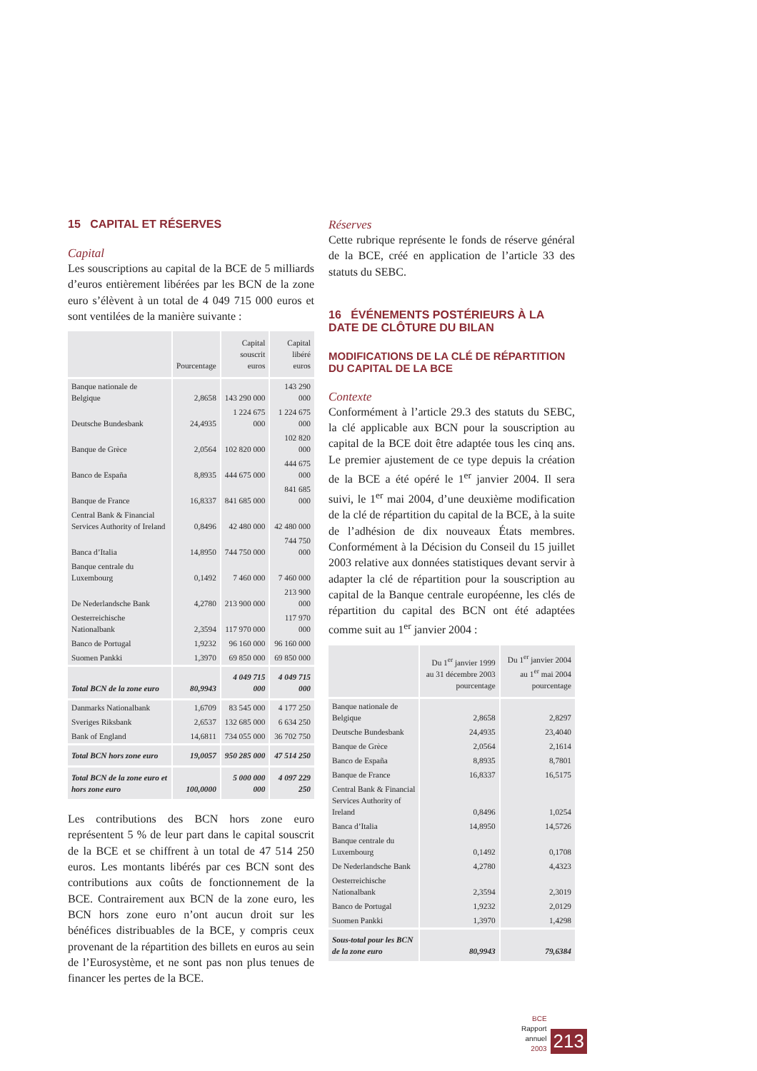15 CAPITAL ET RÉSERVES
Capital
Les souscriptions au capital de la BCE de 5 milliards d’euros entièrement libérées par les BCN de la zone euro s’élèvent à un total de 4 049 715 000 euros et sont ventilées de la manière suivante :
| | Pourcentage | Capital souscrit euros | Capital libéré euros |
| --- | --- | --- | --- |
| Banque nationale de Belgique | 2,8658 | 143 290 000 | 143 290 000 |
| Deutsche Bundesbank | 24,4935 | 1 224 675 000 | 1 224 675 000 |
| Banque de Grèce | 2,0564 | 102 820 000 | 102 820 000 |
| Banco de España | 8,8935 | 444 675 000 | 444 675 000 |
| Banque de France | 16,8337 | 841 685 000 | 841 685 000 |
| Central Bank & Financial Services Authority of Ireland | 0,8496 | 42 480 000 | 42 480 000 |
| Banca d’Italia | 14,8950 | 744 750 000 | 744 750 000 |
| Banque centrale du Luxembourg | 0,1492 | 7 460 000 | 7 460 000 |
| De Nederlandsche Bank | 4,2780 | 213 900 000 | 213 900 000 |
| Oesterreichische Nationalbank | 2,3594 | 117 970 000 | 117 970 000 |
| Banco de Portugal | 1,9232 | 96 160 000 | 96 160 000 |
| Suomen Pankki | 1,3970 | 69 850 000 | 69 850 000 |
| Total BCN de la zone euro | 80,9943 | 4 049 715 000 | 4 049 715 000 |
| Danmarks Nationalbank | 1,6709 | 83 545 000 | 4 177 250 |
| Sveriges Riksbank | 2,6537 | 132 685 000 | 6 634 250 |
| Bank of England | 14,6811 | 734 055 000 | 36 702 750 |
| Total BCN hors zone euro | 19,0057 | 950 285 000 | 47 514 250 |
| Total BCN de la zone euro et hors zone euro | 100,0000 | 5 000 000 000 | 4 097 229 250 |
Les contributions des BCN hors zone euro représentent 5 % de leur part dans le capital souscrit de la BCE et se chiffrent à un total de 47 514 250 euros. Les montants libérés par ces BCN sont des contributions aux coûts de fonctionnement de la BCE. Contrairement aux BCN de la zone euro, les BCN hors zone euro n’ont aucun droit sur les bénéfices distribuables de la BCE, y compris ceux provenant de la répartition des billets en euros au sein de l’Eurosystème, et ne sont pas non plus tenues de financer les pertes de la BCE.
Réserves
Cette rubrique représente le fonds de réserve général de la BCE, créé en application de l’article 33 des statuts du SEBC.
16 ÉVÉNEMENTS POSTÉRIEURS À LA DATE DE CLÔTURE DU BILAN
MODIFICATIONS DE LA CLÉ DE RÉPARTITION DU CAPITAL DE LA BCE
Contexte
Conformément à l’article 29.3 des statuts du SEBC, la clé applicable aux BCN pour la souscription au capital de la BCE doit être adaptée tous les cinq ans. Le premier ajustement de ce type depuis la création de la BCE a été opéré le 1<sup>er</sup> janvier 2004. Il sera suivi, le 1<sup>er</sup> mai 2004, d’une deuxième modification de la clé de répartition du capital de la BCE, à la suite de l’adhésion de dix nouveaux États membres. Conformément à la Décision du Conseil du 15 juillet 2003 relative aux données statistiques devant servir à adapter la clé de répartition pour la souscription au capital de la Banque centrale européenne, les clés de répartition du capital des BCN ont été adaptées comme suit au 1<sup>er</sup> janvier 2004 :
| | Du 1<sup>er</sup> janvier 1999 au 31 décembre 2003 pourcentage | Du 1<sup>er</sup> janvier 2004 au 1<sup>er</sup> mai 2004 pourcentage |
| --- | --- | --- |
| Banque nationale de Belgique | 2,8658 | 2,8297 |
| Deutsche Bundesbank | 24,4935 | 23,4040 |
| Banque de Grèce | 2,0564 | 2,1614 |
| Banco de España | 8,8935 | 8,7801 |
| Banque de France | 16,8337 | 16,5175 |
| Central Bank & Financial Services Authority of Ireland | 0,8496 | 1,0254 |
| Banca d’Italia | 14,8950 | 14,5726 |
| Banque centrale du Luxembourg | 0,1492 | 0,1708 |
| De Nederlandsche Bank | 4,2780 | 4,4323 |
| Oesterreichische Nationalbank | 2,3594 | 2,3019 |
| Banco de Portugal | 1,9232 | 2,0129 |
| Suomen Pankki | 1,3970 | 1,4298 |
| Sous-total pour les BCN de la zone euro | 80,9943 | 79,6384 |
BCE
Rapport annuel
2003
213